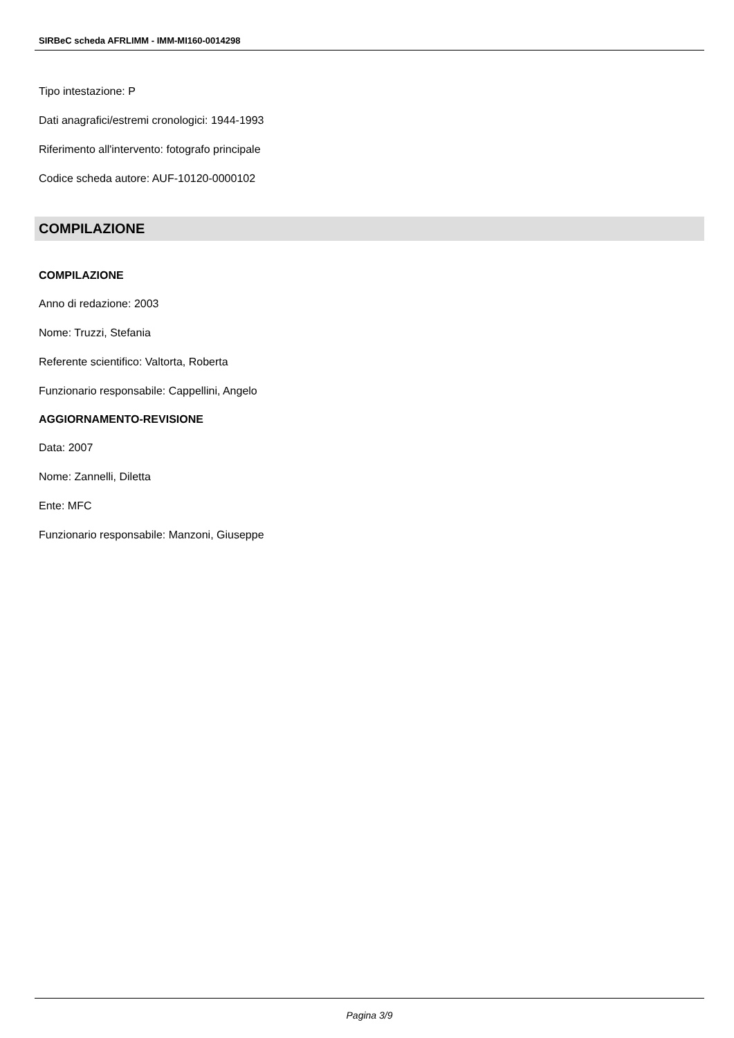SIRBeC scheda AFRLIMM - IMM-MI160-0014298
Tipo intestazione: P
Dati anagrafici/estremi cronologici: 1944-1993
Riferimento all'intervento: fotografo principale
Codice scheda autore: AUF-10120-0000102
COMPILAZIONE
COMPILAZIONE
Anno di redazione: 2003
Nome: Truzzi, Stefania
Referente scientifico: Valtorta, Roberta
Funzionario responsabile: Cappellini, Angelo
AGGIORNAMENTO-REVISIONE
Data: 2007
Nome: Zannelli, Diletta
Ente: MFC
Funzionario responsabile: Manzoni, Giuseppe
Pagina 3/9